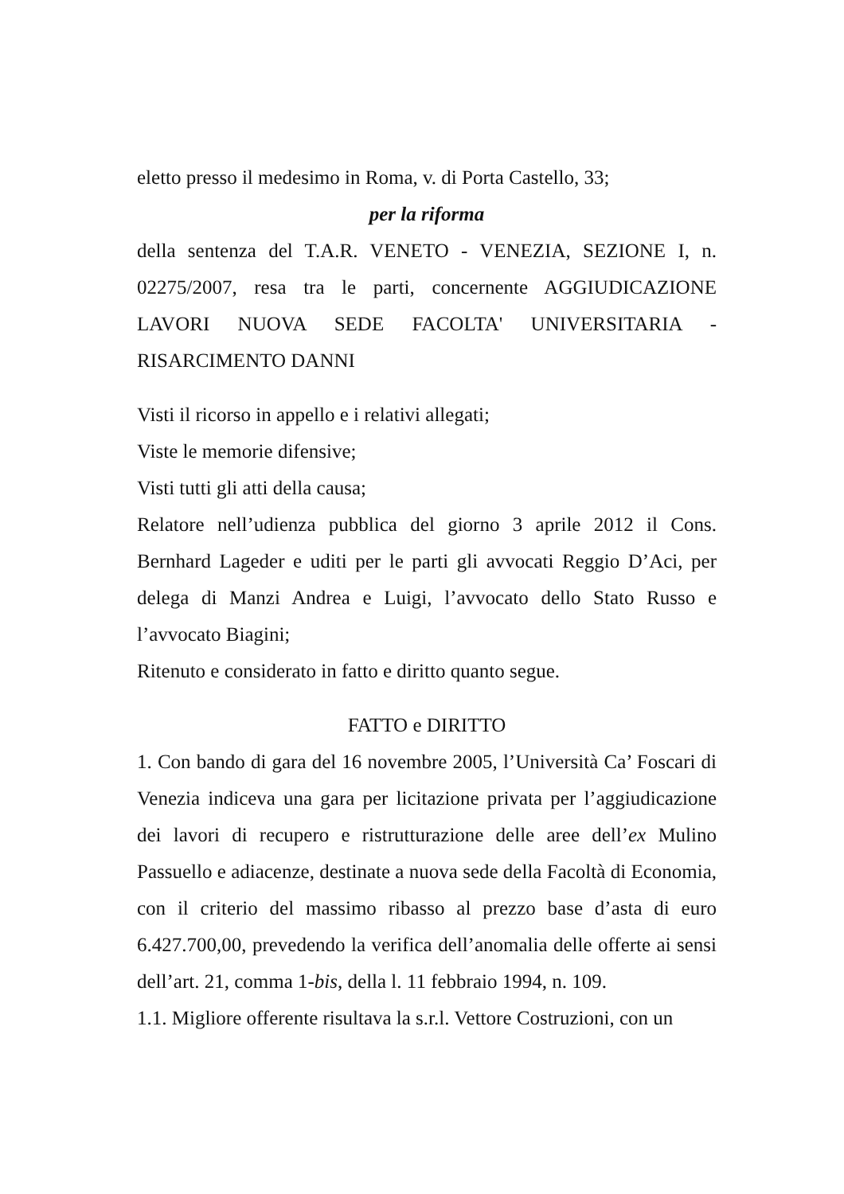eletto presso il medesimo in Roma, v. di Porta Castello, 33;
per la riforma
della sentenza del T.A.R. VENETO - VENEZIA, SEZIONE I, n. 02275/2007, resa tra le parti, concernente AGGIUDICAZIONE LAVORI NUOVA SEDE FACOLTA' UNIVERSITARIA - RISARCIMENTO DANNI
Visti il ricorso in appello e i relativi allegati;
Viste le memorie difensive;
Visti tutti gli atti della causa;
Relatore nell’udienza pubblica del giorno 3 aprile 2012 il Cons. Bernhard Lageder e uditi per le parti gli avvocati Reggio D’Aci, per delega di Manzi Andrea e Luigi, l’avvocato dello Stato Russo e l’avvocato Biagini;
Ritenuto e considerato in fatto e diritto quanto segue.
FATTO e DIRITTO
1. Con bando di gara del 16 novembre 2005, l’Università Ca’ Foscari di Venezia indiceva una gara per licitazione privata per l’aggiudicazione dei lavori di recupero e ristrutturazione delle aree dell’ex Mulino Passuello e adiacenze, destinate a nuova sede della Facoltà di Economia, con il criterio del massimo ribasso al prezzo base d’asta di euro 6.427.700,00, prevedendo la verifica dell’anomalia delle offerte ai sensi dell’art. 21, comma 1-bis, della l. 11 febbraio 1994, n. 109.
1.1. Migliore offerente risultava la s.r.l. Vettore Costruzioni, con un